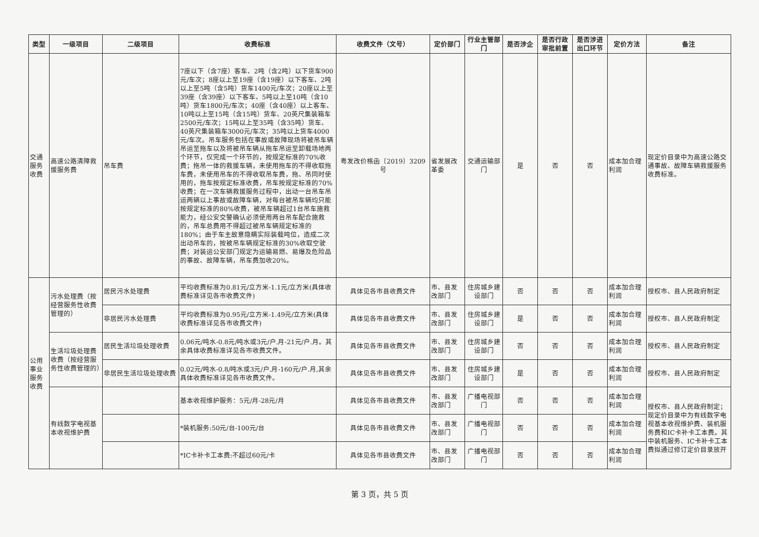| 类型 | 一级项目 | 二级项目 | 收费标准 | 收费文件（文号） | 定价部门 | 行业主管部门 | 是否涉企 | 是否行政审批前置 | 是否涉进出口环节 | 定价方法 | 备注 |
| --- | --- | --- | --- | --- | --- | --- | --- | --- | --- | --- | --- |
| 交通服务收费 | 高速公路清障救援服务费 | 吊车费 | 7座以下（含7座）客车、2吨（含2吨）以下货车900元/车次；8座以上至19座（含19座）以下客车、2吨以上至5吨（含5吨）货车1400元/车次；20座以上至39座（含39座）以下客车、5吨以上至10吨（含10吨）货车1800元/车次；40座（含40座）以上客车、10吨以上至15吨（含15吨）货车、20英尺集装箱车2500元/车次；15吨以上至35吨（含35吨）货车、40英尺集装箱车3000元/车次；35吨以上货车4000元/车次。吊车服务包括在事故或故障现场将被吊车辆吊运至拖车以及将被吊车辆从拖车吊运至卸载场地两个环节，仅完成一个环节的，按规定标准的70%收费；拖吊一体的救援车辆，未使用拖车的不得收取拖车费，未使用吊车的不得收取吊车费，拖、吊同时使用的，拖车按规定标准收费，吊车按规定标准的70%收费；在一次车辆救援服务过程中，出动一台吊车吊运两辆以上事故或故障车辆，对每台被吊车辆均只能按规定标准的80%收费，被吊车辆超过1台吊车施救能力，经公安交警确认必须使用两台吊车配合施救的，吊车总费用不得超过被吊车辆规定标准的180%；由于车主故意隐瞒实际装载吨位，造成二次出动吊车的，按被吊车辆规定标准的30%收取空驶费；对装运公安部门规定为运输易燃、易爆及危险品的事故、故障车辆，吊车费加收20%。 | 粤发改价格函〔2019〕3209号 | 省发展改革委 | 交通运输部门 | 是 | 否 | 否 | 成本加合理利润 | 现定价目录中为高速公路交通事故、故障车辆救援服务收费标准。 |
| 公用事业服务收费 | 污水处理费（按经营服务性收费管理的） | 居民污水处理费 | 平均收费标准为0.81元/立方米-1.1元/立方米(具体收费标准详见各市收费文件) | 具体见各市县收费文件 | 市、县发改部门 | 住房城乡建设部门 | 否 | 否 | 否 | 成本加合理利润 | 授权市、县人民政府制定 |
| | | 非居民污水处理费 | 平均收费标准为0.95元/立方米-1.49元/立方米(具体收费标准详见各市收费文件) | 具体见各市县收费文件 | 市、县发改部门 | 住房城乡建设部门 | 是 | 否 | 否 | 成本加合理利润 | 授权市、县人民政府制定 |
| | 生活垃圾处理费收费（按经营服务性收费管理的） | 居民生活垃圾处理收费 | 0.06元/吨水-0.8元/吨水或3元/户.月-21元/户.月。其余具体收费标准详见各市收费文件。 | 具体见各市县收费文件 | 市、县发改部门 | 住房城乡建设部门 | 否 | 否 | 否 | 成本加合理利润 | 授权市、县人民政府制定 |
| | | 非居民生活垃圾处理收费 | 0.02元/吨水-0.8/吨水或3元/户.月-160元/户.月,其余具体收费标准详见各市收费文件。 | 具体见各市县收费文件 | 市、县发改部门 | 住房城乡建设部门 | 是 | 否 | 否 | 成本加合理利润 | 授权市、县人民政府制定 |
| | 有线数字电视基本收视维护费 | | 基本收视维护服务：5元/月-28元/月 | 具体见各市县收费文件 | 市、县发改部门 | 广播电视部门 | 否 | 否 | 否 | 成本加合理利润 | 授权市、县人民政府制定；现定价目录中为有线数字电视基本收视维护费、装机服务费和IC卡补卡工本费。其中装机服务、IC卡补卡工本费拟通过修订定价目录放开 |
| | | | *装机服务:50元/台-100元/台 | 具体见各市县收费文件 | 市、县发改部门 | 广播电视部门 | 否 | 否 | 否 | 成本加合理利润 | |
| | | | *IC卡补卡工本费:不超过60元/卡 | 具体见各市县收费文件 | 市、县发改部门 | 广播电视部门 | 否 | 否 | 否 | 成本加合理利润 | |
第 3 页，共 5 页